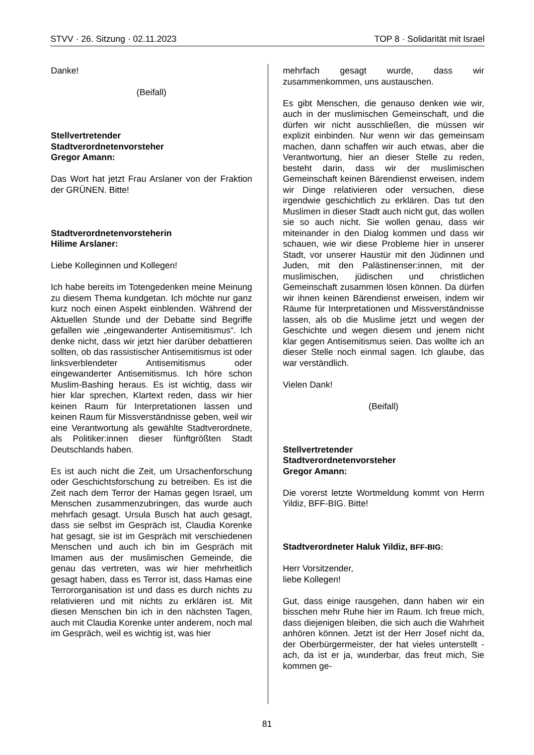STVV · 26. Sitzung · 02.11.2023 TOP 8 · Solidarität mit Israel
Danke!
(Beifall)
Stellvertretender
Stadtverordnetenvorsteher
Gregor Amann:
Das Wort hat jetzt Frau Arslaner von der Fraktion der GRÜNEN. Bitte!
Stadtverordnetenvorsteherin
Hilime Arslaner:
Liebe Kolleginnen und Kollegen!
Ich habe bereits im Totengedenken meine Meinung zu diesem Thema kundgetan. Ich möchte nur ganz kurz noch einen Aspekt einblenden. Während der Aktuellen Stunde und der Debatte sind Begriffe gefallen wie „eingewanderter Antisemitismus“. Ich denke nicht, dass wir jetzt hier darüber debattieren sollten, ob das rassistischer Antisemitismus ist oder linksverblendeter Antisemitismus oder eingewanderter Antisemitismus. Ich höre schon Muslim-Bashing heraus. Es ist wichtig, dass wir hier klar sprechen, Klartext reden, dass wir hier keinen Raum für Interpretationen lassen und keinen Raum für Missverständnisse geben, weil wir eine Verantwortung als gewählte Stadtverordnete, als Politiker:innen dieser fünftgrößten Stadt Deutschlands haben.
Es ist auch nicht die Zeit, um Ursachenforschung oder Geschichtsforschung zu betreiben. Es ist die Zeit nach dem Terror der Hamas gegen Israel, um Menschen zusammenzubringen, das wurde auch mehrfach gesagt. Ursula Busch hat auch gesagt, dass sie selbst im Gespräch ist, Claudia Korenke hat gesagt, sie ist im Gespräch mit verschiedenen Menschen und auch ich bin im Gespräch mit Imamen aus der muslimischen Gemeinde, die genau das vertreten, was wir hier mehrheitlich gesagt haben, dass es Terror ist, dass Hamas eine Terrororganisation ist und dass es durch nichts zu relativieren und mit nichts zu erklären ist. Mit diesen Menschen bin ich in den nächsten Tagen, auch mit Claudia Korenke unter anderem, noch mal im Gespräch, weil es wichtig ist, was hier
mehrfach gesagt wurde, dass wir zusammenkommen, uns austauschen.
Es gibt Menschen, die genauso denken wie wir, auch in der muslimischen Gemeinschaft, und die dürfen wir nicht ausschließen, die müssen wir explizit einbinden. Nur wenn wir das gemeinsam machen, dann schaffen wir auch etwas, aber die Verantwortung, hier an dieser Stelle zu reden, besteht darin, dass wir der muslimischen Gemeinschaft keinen Bärendienst erweisen, indem wir Dinge relativieren oder versuchen, diese irgendwie geschichtlich zu erklären. Das tut den Muslimen in dieser Stadt auch nicht gut, das wollen sie so auch nicht. Sie wollen genau, dass wir miteinander in den Dialog kommen und dass wir schauen, wie wir diese Probleme hier in unserer Stadt, vor unserer Haustür mit den Jüdinnen und Juden, mit den Palästinenser:innen, mit der muslimischen, jüdischen und christlichen Gemeinschaft zusammen lösen können. Da dürfen wir ihnen keinen Bärendienst erweisen, indem wir Räume für Interpretationen und Missverständnisse lassen, als ob die Muslime jetzt und wegen der Geschichte und wegen diesem und jenem nicht klar gegen Antisemitismus seien. Das wollte ich an dieser Stelle noch einmal sagen. Ich glaube, das war verständlich.
Vielen Dank!
(Beifall)
Stellvertretender
Stadtverordnetenvorsteher
Gregor Amann:
Die vorerst letzte Wortmeldung kommt von Herrn Yildiz, BFF-BIG. Bitte!
Stadtverordneter Haluk Yildiz, BFF-BIG:
Herr Vorsitzender,
liebe Kollegen!
Gut, dass einige rausgehen, dann haben wir ein bisschen mehr Ruhe hier im Raum. Ich freue mich, dass diejenigen bleiben, die sich auch die Wahrheit anhören können. Jetzt ist der Herr Josef nicht da, der Oberbürgermeister, der hat vieles unterstellt - ach, da ist er ja, wunderbar, das freut mich, Sie kommen ge-
81